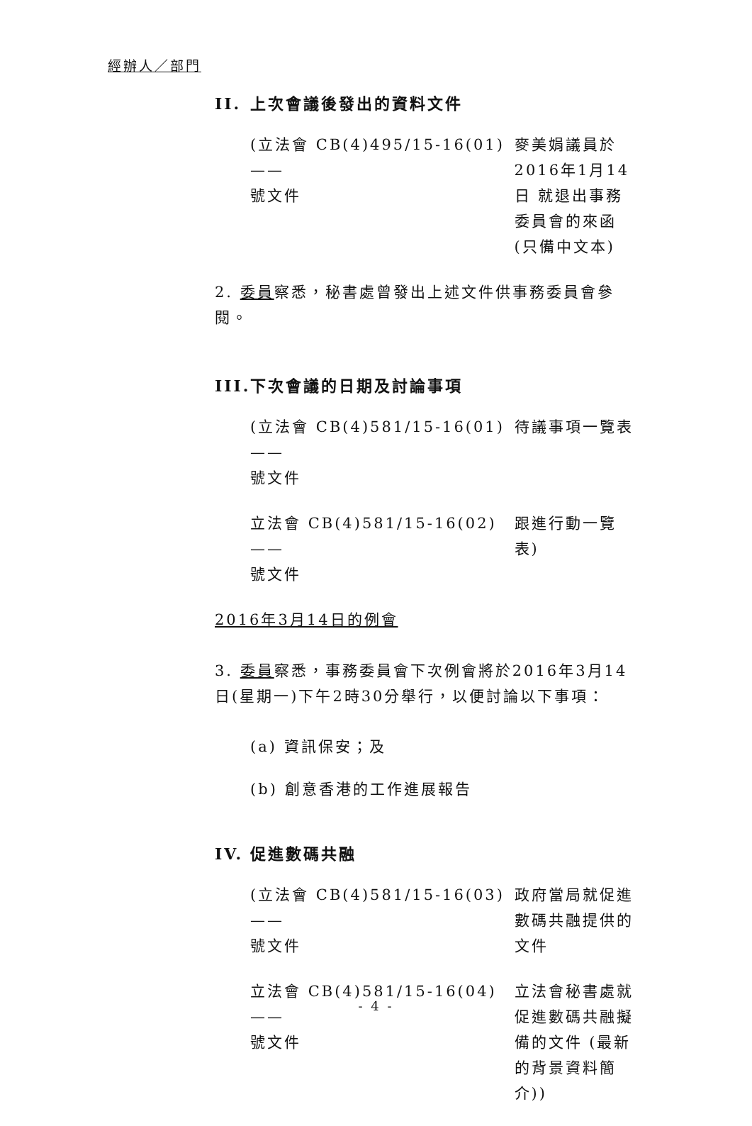經辦人／部門
II. 上次會議後發出的資料文件
(立法會 CB(4)495/15-16(01) ——
號文件
麥美娟議員於 2016年1月14日 就退出事務委員會的來函 (只備中文本)
2. 委員察悉，秘書處曾發出上述文件供事務委員會參閱。
III. 下次會議的日期及討論事項
(立法會 CB(4)581/15-16(01) ——
號文件
待議事項一覽表
立法會 CB(4)581/15-16(02) ——
號文件
跟進行動一覽表)
2016年3月14日的例會
3. 委員察悉，事務委員會下次例會將於2016年3月14日(星期一)下午2時30分舉行，以便討論以下事項：
(a) 資訊保安；及
(b) 創意香港的工作進展報告
IV. 促進數碼共融
(立法會 CB(4)581/15-16(03) ——
號文件
政府當局就促進數碼共融提供的文件
立法會 CB(4)581/15-16(04) ——
號文件
立法會秘書處就促進數碼共融擬備的文件 (最新的背景資料簡介))
- 4 -